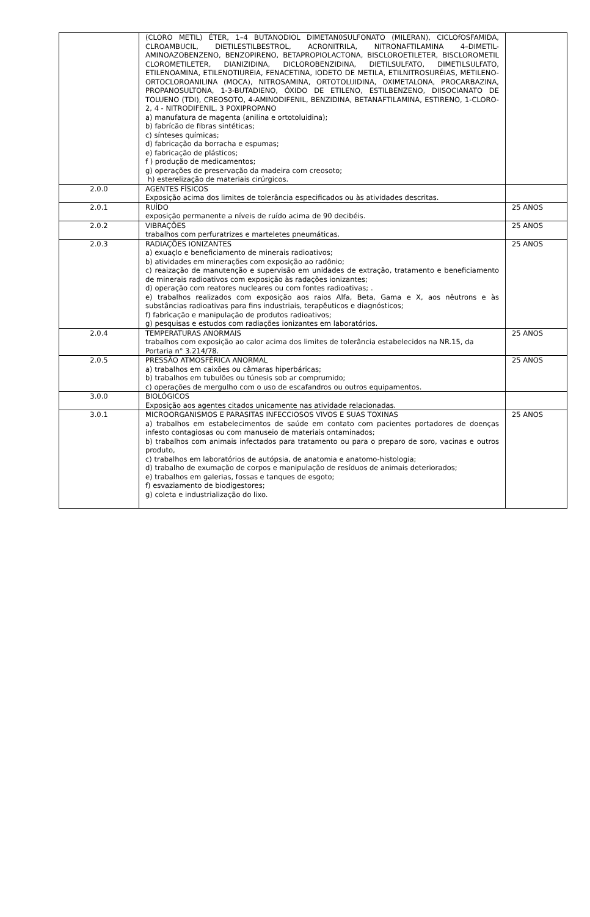| | (CLORO METIL) ÉTER, 1–4 BUTANODIOL DIMETAN0SULFONATO (MILERAN), CICLOfOSFAMIDA, CLROAMBUCIL, DIETILESTILBESTROL, ACRONITRILA, NITRONAFTILAMINA 4–DIMETIL-AMINOAZOBENZENO, BENZOPIRENO, BETAPROPIOLACTONA, BISCLOROETILETER, BISCLOROMETIL CLOROMETILETER, DIANIZIDINA, DICLOROBENZIDINA, DIETILSULFATO, DIMETILSULFATO, ETILENOAMINA, ETILENOTIUREIA, FENACETINA, IODETO DE METILA, ETILNITROSURÉIAS, METILENO-ORTOCLOROANILINA (MOCA), NITROSAMINA, ORTOTOLUIDINA, OXIMETALONA, PROCARBAZINA, PROPANOSULTONA, 1-3-BUTADIENO, ÓXIDO DE ETILENO, ESTILBENZENO, DIISOCIANATO DE TOLUENO (TDI), CREOSOTO, 4-AMINODIFENIL, BENZIDINA, BETANAFTILAMINA, ESTIRENO, 1-CLORO-2, 4 - NITRODIFENIL, 3 POXIPROPANO a) manufatura de magenta (anilina e ortotoluidina); b) fabrícão de fibras sintéticas; c) sínteses químicas; d) fabricação da borracha e espumas; e) fabricação de plásticos; f ) produção de medicamentos; g) operações de preservação da madeira com creosoto; h) esterelização de materiais cirúrgicos. | |
| 2.0.0 | AGENTES FÍSICOS Exposição acima dos limites de tolerância especificados ou às atividades descritas. | |
| 2.0.1 | RUÍDO exposição permanente a níveis de ruído acima de 90 decibéis. | 25 ANOS |
| 2.0.2 | VIBRAÇÕES trabalhos com perfuratrizes e marteletes pneumáticas. | 25 ANOS |
| 2.0.3 | RADIAÇÕES IONIZANTES a) exuaçlo e beneficiamento de minerais radioativos; b) atividades em minerações com exposição ao radônio; c) reaização de manutenção e supervisão em unidades de extração, tratamento e beneficiamento de minerais radioativos com exposição às radações ionizantes; d) operação com reatores nucleares ou com fontes radioativas; . e) trabalhos realizados com exposição aos raios Alfa, Beta, Gama e X, aos nêutrons e às substâncias radioativas para fins industriais, terapêuticos e diagnósticos; f) fabrìcação e manipulação de produtos radioativos; g) pesquisas e estudos com radiações ionizantes em laboratórios. | 25 ANOS |
| 2.0.4 | TEMPERATURAS ANORMAIS trabalhos com exposição ao calor acima dos limites de tolerância estabelecidos na NR.15, da Portaria n° 3.214/78. | 25 ANOS |
| 2.0.5 | PRESSÃO ATMOSFÉRICA ANORMAL a) trabalhos em caixões ou câmaras hiperbáricas; b) trabalhos em tubulões ou túnesis sob ar comprumido; c) operações de mergulho com o uso de escafandros ou outros equipamentos. | 25 ANOS |
| 3.0.0 | BIOLÓGICOS Exposição aos agentes citados unicamente nas atividade relacionadas. | |
| 3.0.1 | MICROORGANISMOS E PARASITAS INFECCIOSOS VIVOS E SUAS TOXINAS a) trabalhos em estabelecimentos de saúde em contato com pacientes portadores de doenças infesto contagiosas ou com manuseio de materiais ontaminados; b) trabalhos com animais infectados para tratamento ou para o preparo de soro, vacinas e outros produto, c) trabalhos em laboratórios de autópsia, de anatomia e anatomo-histologia; d) trabalho de exumação de corpos e manipulação de resíduos de animais deteriorados; e) trabalhos em galerias, fossas e tanques de esgoto; f) esvaziamento de biodigestores; g) coleta e industrialização do lixo. | 25 ANOS |